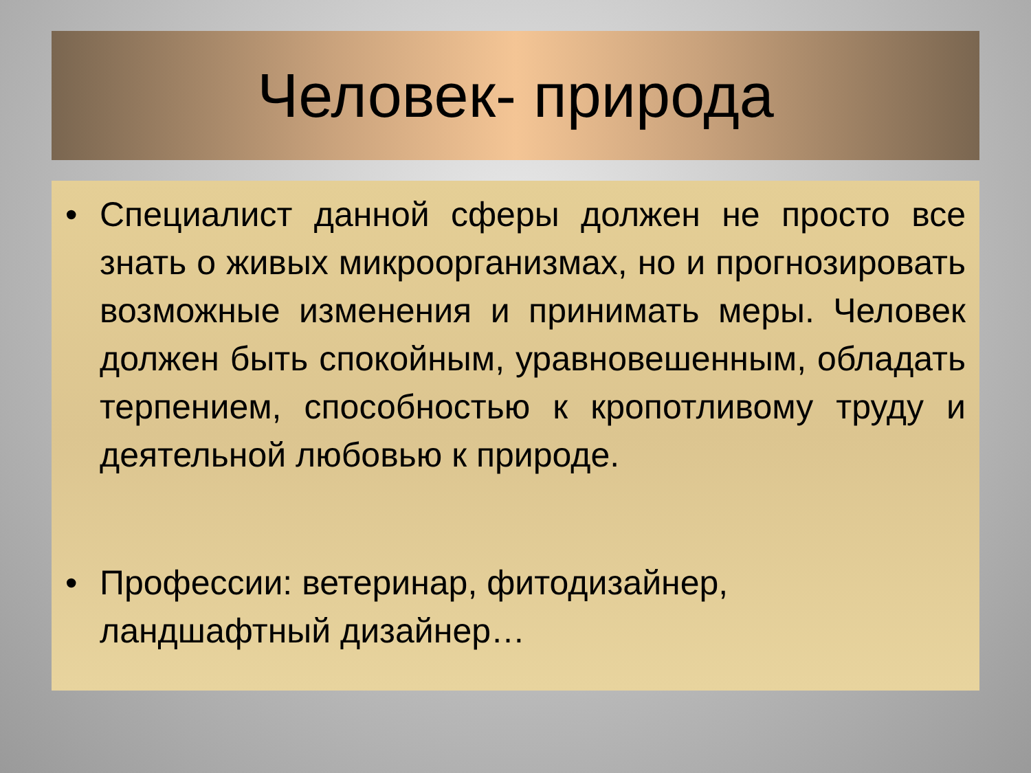Человек- природа
• Специалист данной сферы должен не просто все знать о живых микроорганизмах, но и прогнозировать возможные изменения и принимать меры. Человек должен быть спокойным, уравновешенным, обладать терпением, способностью к кропотливому труду и деятельной любовью к природе.
• Профессии: ветеринар, фитодизайнер, ландшафтный дизайнер…